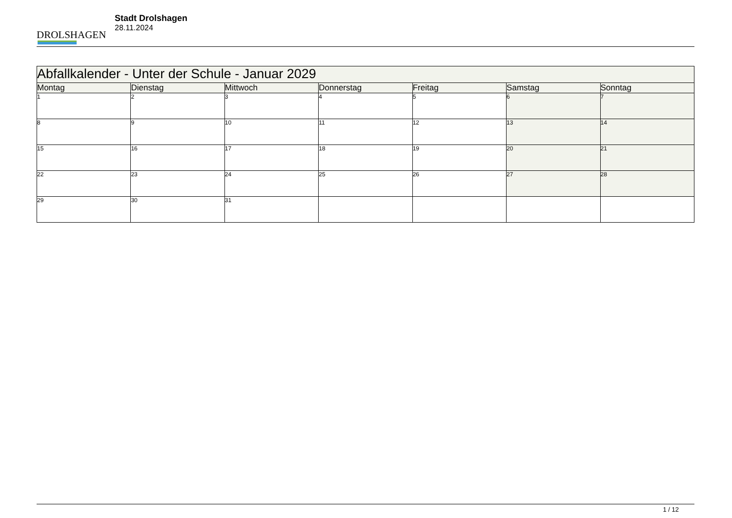DROLSHAGEN
Stadt Drolshagen
28.11.2024
| Abfallkalender - Unter der Schule - Januar 2029 | | | | | | |
| --- | --- | --- | --- | --- | --- | --- |
| Montag | Dienstag | Mittwoch | Donnerstag | Freitag | Samstag | Sonntag |
| 1 | 2 | 3 | 4 | 5 | 6 | 7 |
| 8 | 9 | 10 | 11 | 12 | 13 | 14 |
| 15 | 16 | 17 | 18 | 19 | 20 | 21 |
| 22 | 23 | 24 | 25 | 26 | 27 | 28 |
| 29 | 30 | 31 | | | | |
1 / 12